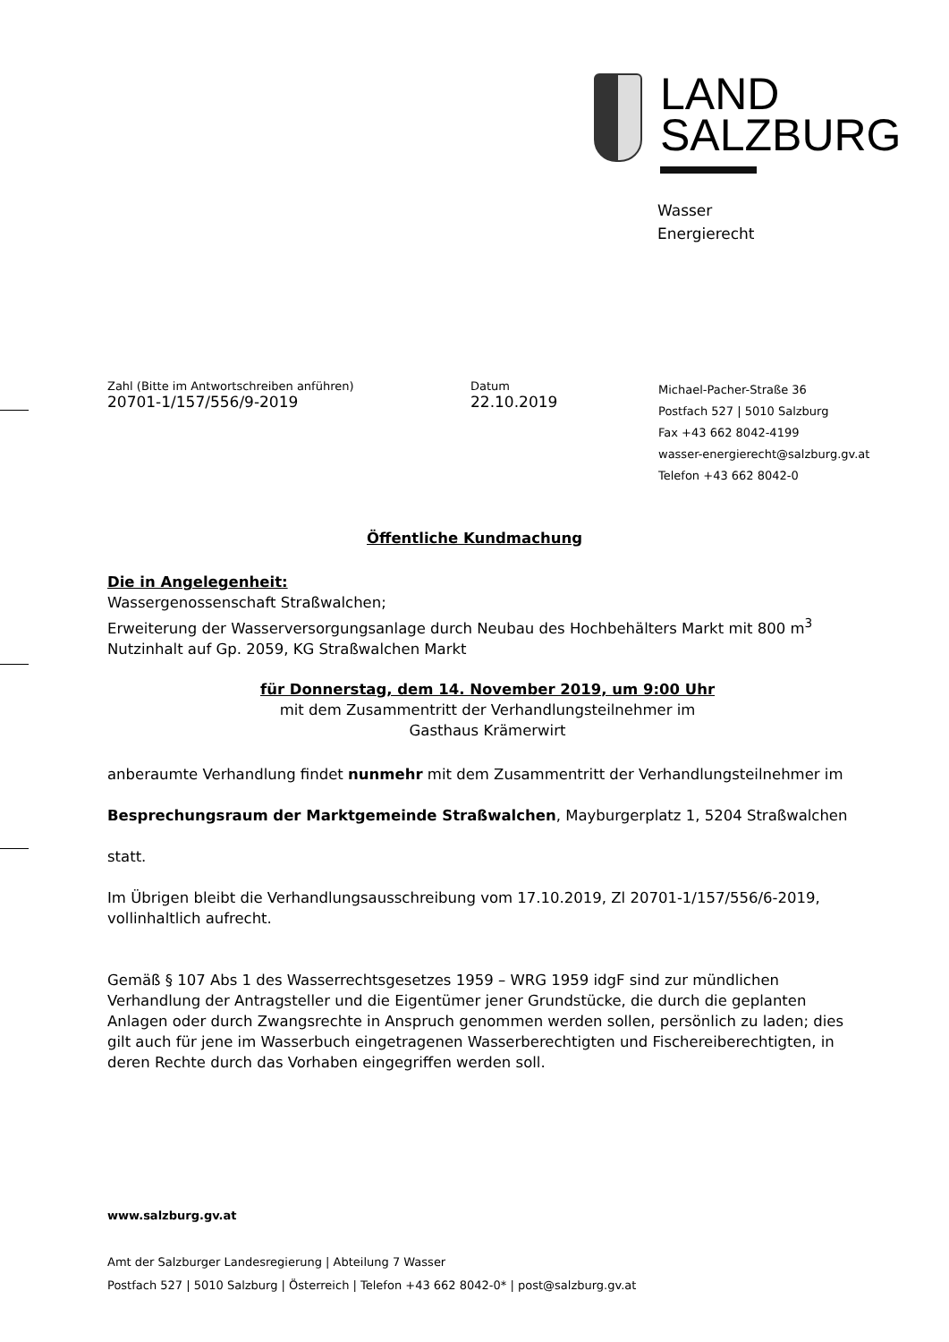LAND
SALZBURG
Wasser
Energierecht
Zahl (Bitte im Antwortschreiben anführen)
20701-1/157/556/9-2019
Datum
22.10.2019
Michael-Pacher-Straße 36
Postfach 527 | 5010 Salzburg
Fax +43 662 8042-4199
wasser-energierecht@salzburg.gv.at
Telefon +43 662 8042-0
Öffentliche Kundmachung
Die in Angelegenheit:
Wassergenossenschaft Straßwalchen;
Erweiterung der Wasserversorgungsanlage durch Neubau des Hochbehälters Markt mit 800 m<sup>3</sup> Nutzinhalt auf Gp. 2059, KG Straßwalchen Markt
für Donnerstag, dem 14. November 2019, um 9:00 Uhr
mit dem Zusammentritt der Verhandlungsteilnehmer im
Gasthaus Krämerwirt
anberaumte Verhandlung findet nunmehr mit dem Zusammentritt der Verhandlungsteilnehmer im
Besprechungsraum der Marktgemeinde Straßwalchen, Mayburgerplatz 1, 5204 Straßwalchen
statt.
Im Übrigen bleibt die Verhandlungsausschreibung vom 17.10.2019, Zl 20701-1/157/556/6-2019, vollinhaltlich aufrecht.
Gemäß § 107 Abs 1 des Wasserrechtsgesetzes 1959 – WRG 1959 idgF sind zur mündlichen Verhandlung der Antragsteller und die Eigentümer jener Grundstücke, die durch die geplanten Anlagen oder durch Zwangsrechte in Anspruch genommen werden sollen, persönlich zu laden; dies gilt auch für jene im Wasserbuch eingetragenen Wasserberechtigten und Fischereiberechtigten, in deren Rechte durch das Vorhaben eingegriffen werden soll.
www.salzburg.gv.at
Amt der Salzburger Landesregierung | Abteilung 7 Wasser
Postfach 527 | 5010 Salzburg | Österreich | Telefon +43 662 8042-0* | post@salzburg.gv.at